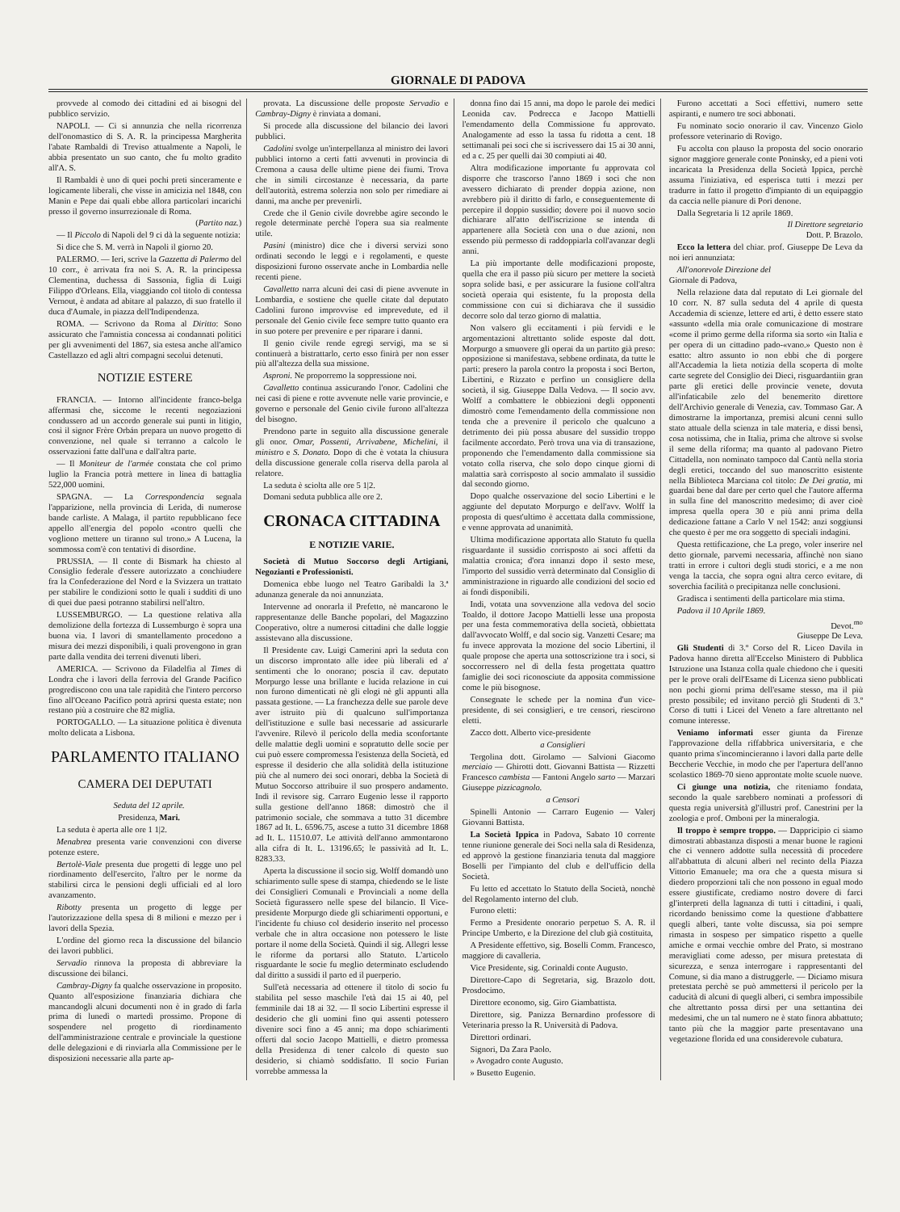GIORNALE DI PADOVA
provvede al comodo dei cittadini ed ai bisogni del pubblico servizio.
NAPOLI. — Ci si annunzia che nella ricorrenza dell'onomastico di S. A. R. la principessa Margherita l'abate Rambaldi di Treviso attualmente a Napoli, le abbia presentato un suo canto, che fu molto gradito all'A. S.
Il Rambaldi è uno di quei pochi preti sinceramente e logicamente liberali, che visse in amicizia nel 1848, con Manin e Pepe dai quali ebbe allora particolari incarichi presso il governo insurrezionale di Roma.
(Partito naz.)
— Il Piccolo di Napoli del 9 ci dà la seguente notizia:
Si dice che S. M. verrà in Napoli il giorno 20.
PALERMO. — Ieri, scrive la Gazzetta di Palermo del 10 corr., è arrivata fra noi S. A. R. la principessa Clementina, duchessa di Sassonia, figlia di Luigi Filippo d'Orleans. Ella, viaggiando col titolo di contessa Vernout, è andata ad abitare al palazzo, di suo fratello il duca d'Aumale, in piazza dell'Indipendenza.
ROMA. — Scrivono da Roma al Diritto: Sono assicurato che l'amnistia concessa ai condannati politici per gli avvenimenti del 1867, sia estesa anche all'amico Castellazzo ed agli altri compagni secolui detenuti.
NOTIZIE ESTERE
FRANCIA. — Intorno all'incidente franco-belga affermasi che, siccome le recenti negoziazioni condussero ad un accordo generale sui punti in litigio, così il signor Frère Orbán prepara un nuovo progetto di convenzione, nel quale si terranno a calcolo le osservazioni fatte dall'una e dall'altra parte.
— Il Moniteur de l'armée constata che col primo luglio la Francia potrà mettere in linea di battaglia 522,000 uomini.
SPAGNA. — La Correspondencia segnala l'apparizione, nella provincia di Lerida, di numerose bande carliste. A Malaga, il partito repubblicano fece appello all'energia del popolo «contro quelli che vogliono mettere un tiranno sul trono.» A Lucena, la sommossa com'è con tentativi di disordine.
PRUSSIA. — Il conte di Bismark ha chiesto al Consiglio federale d'essere autorizzato a conchiudere fra la Confederazione del Nord e la Svizzera un trattato per stabilire le condizioni sotto le quali i sudditi di uno di quei due paesi potranno stabilirsi nell'altro.
LUSSEMBURGO. — La questione relativa alla demolizione della fortezza di Lussemburgo è sopra una buona via. I lavori di smantellamento procedono a misura dei mezzi disponibili, i quali provengono in gran parte dalla vendita dei terreni divenuti liberi.
AMERICA. — Scrivono da Filadelfia al Times di Londra che i lavori della ferrovia del Grande Pacifico progrediscono con una tale rapidità che l'intero percorso fino all'Oceano Pacifico potrà aprirsi questa estate; non restano più a costruire che 82 miglia.
PORTOGALLO. — La situazione politica è divenuta molto delicata a Lisbona.
PARLAMENTO ITALIANO
CAMERA DEI DEPUTATI
Seduta del 12 aprile.
Presidenza, Mari.
La seduta è aperta alle ore 1 1|2.
Menabrea presenta varie convenzioni con diverse potenze estere.
Bertolè-Viale presenta due progetti di legge uno pel riordinamento dell'esercito, l'altro per le norme da stabilirsi circa le pensioni degli ufficiali ed al loro avanzamento.
Ribotty presenta un progetto di legge per l'autorizzazione della spesa di 8 milioni e mezzo per i lavori della Spezia.
L'ordine del giorno reca la discussione del bilancio dei lavori pubblici.
Servadio rinnova la proposta di abbreviare la discussione dei bilanci.
Cambray-Digny fa qualche osservazione in proposito. Quanto all'esposizione finanziaria dichiara che mancandogli alcuni documenti non è in grado di farla prima di lunedì o martedì prossimo. Propone di sospendere nel progetto di riordinamento dell'amministrazione centrale e provinciale la questione delle delegazioni e di rinviarla alla Commissione per le disposizioni necessarie alla parte ap-
provata. La discussione delle proposte Servadio e Cambray-Digny è rinviata a domani.
Si procede alla discussione del bilancio dei lavori pubblici.
Cadolini svolge un'interpellanza al ministro dei lavori pubblici intorno a certi fatti avvenuti in provincia di Cremona a causa delle ultime piene dei fiumi. Trova che in simili circostanze è necessaria, da parte dell'autorità, estrema solerzia non solo per rimediare ai danni, ma anche per prevenirli.
Crede che il Genio civile dovrebbe agire secondo le regole determinate perchè l'opera sua sia realmente utile.
Pasini (ministro) dice che i diversi servizi sono ordinati secondo le leggi e i regolamenti, e queste disposizioni furono osservate anche in Lombardia nelle recenti piene.
Cavalletto narra alcuni dei casi di piene avvenute in Lombardia, e sostiene che quelle citate dal deputato Cadolini furono improvvise ed imprevedute, ed il personale del Genio civile fece sempre tutto quanto era in suo potere per prevenire e per riparare i danni.
Il genio civile rende egregi servigi, ma se si continuerà a bistrattarlo, certo esso finirà per non esser più all'altezza della sua missione.
Asproni. Ne proporremo la soppressione noi.
Cavalletto continua assicurando l'onor. Cadolini che nei casi di piene e rotte avvenute nelle varie provincie, e governo e personale del Genio civile furono all'altezza del bisogno.
Prendono parte in seguito alla discussione generale gli onor. Omar, Possenti, Arrivabene, Michelini, il ministro e S. Donato. Dopo di che è votata la chiusura della discussione generale colla riserva della parola al relatore.
La seduta è sciolta alle ore 5 1|2.
Domani seduta pubblica alle ore 2.
CRONACA CITTADINA
E NOTIZIE VARIE.
Società di Mutuo Soccorso degli Artigiani, Negozianti e Professionisti.
Domenica ebbe luogo nel Teatro Garibaldi la 3.ª adunanza generale da noi annunziata.
Intervenne ad onorarla il Prefetto, nè mancarono le rappresentanze delle Banche popolari, del Magazzino Cooperativo, oltre a numerosi cittadini che dalle loggie assistevano alla discussione.
Il Presidente cav. Luigi Camerini aprì la seduta con un discorso improntato alle idee più liberali ed a' sentimenti che lo onorano; poscia il cav. deputato Morpurgo lesse una brillante e lucida relazione in cui non furono dimenticati nè gli elogi nè gli appunti alla passata gestione. — La franchezza delle sue parole deve aver istruito più di qualcuno sull'importanza dell'istituzione e sulle basi necessarie ad assicurarle l'avvenire. Rilevò il pericolo della media sconfortante delle malattie degli uomini e sopratutto delle socie per cui può essere compromessa l'esistenza della Società, ed espresse il desiderio che alla solidità della istituzione più che al numero dei soci onorari, debba la Società di Mutuo Soccorso attribuire il suo prospero andamento. Indi il revisore sig. Carraro Eugenio lesse il rapporto sulla gestione dell'anno 1868: dimostrò che il patrimonio sociale, che sommava a tutto 31 dicembre 1867 ad It. L. 6596.75, ascese a tutto 31 dicembre 1868 ad It. L. 11510.07. Le attività dell'anno ammontarono alla cifra di It. L. 13196.65; le passività ad It. L. 8283.33.
Aperta la discussione il socio sig. Wolff domandò uno schiarimento sulle spese di stampa, chiedendo se le liste dei Consiglieri Comunali e Provinciali a nome della Società figurassero nelle spese del bilancio. Il Vice-presidente Morpurgo diede gli schiarimenti opportuni, e l'incidente fu chiuso col desiderio inserito nel processo verbale che in altra occasione non potessero le liste portare il nome della Società. Quindi il sig. Allegri lesse le riforme da portarsi allo Statuto. L'articolo risguardante le socie fu meglio determinato escludendo dal diritto a sussidi il parto ed il puerperio.
Sull'età necessaria ad ottenere il titolo di socio fu stabilita pel sesso maschile l'età dai 15 ai 40, pel femminile dai 18 ai 32. — Il socio Libertini espresse il desiderio che gli uomini fino qui assenti potessero divenire soci fino a 45 anni; ma dopo schiarimenti offerti dal socio Jacopo Mattielli, e dietro promessa della Presidenza di tener calcolo di questo suo desiderio, si chiamò soddisfatto. Il socio Furian vorrebbe ammessa la
donna fino dai 15 anni, ma dopo le parole dei medici Leonida cav. Podrecca e Jacopo Mattielli l'emendamento della Commissione fu approvato. Analogamente ad esso la tassa fu ridotta a cent. 18 settimanali pei soci che si iscrivessero dai 15 ai 30 anni, ed a c. 25 per quelli dai 30 compiuti ai 40.
Altra modificazione importante fu approvata col disporre che trascorso l'anno 1869 i soci che non avessero dichiarato di prender doppia azione, non avrebbero più il diritto di farlo, e conseguentemente di percepire il doppio sussidio; dovere poi il nuovo socio dichiarare all'atto dell'iscrizione se intenda di appartenere alla Società con una o due azioni, non essendo più permesso di raddoppiarla coll'avanzar degli anni.
La più importante delle modificazioni proposte, quella che era il passo più sicuro per mettere la società sopra solide basi, e per assicurare la fusione coll'altra società operaia qui esistente, fu la proposta della commissione con cui si dichiarava che il sussidio decorre solo dal terzo giorno di malattia.
Non valsero gli eccitamenti i più fervidi e le argomentazioni altrettanto solide esposte dal dott. Morpurgo a smuovere gli operai da un partito già preso: opposizione si manifestava, sebbene ordinata, da tutte le parti: presero la parola contro la proposta i soci Berton, Libertini, e Rizzato e perfino un consigliere della società, il sig. Giuseppe Dalla Vedova. — Il socio avv. Wolff a combattere le obbiezioni degli opponenti dimostrò come l'emendamento della commissione non tenda che a prevenire il pericolo che qualcuno a detrimento dei più possa abusare del sussidio troppo facilmente accordato. Però trova una via di transazione, proponendo che l'emendamento dalla commissione sia votato colla riserva, che solo dopo cinque giorni di malattia sarà corrisposto al socio ammalato il sussidio dal secondo giorno.
Dopo qualche osservazione del socio Libertini e le aggiunte del deputato Morpurgo e dell'avv. Wolff la proposta di quest'ultimo è accettata dalla commissione, e venne approvata ad unanimità.
Ultima modificazione apportata allo Statuto fu quella risguardante il sussidio corrisposto ai soci affetti da malattia cronica; d'ora innanzi dopo il sesto mese, l'importo del sussidio verrà determinato dal Consiglio di amministrazione in riguardo alle condizioni del socio ed ai fondi disponibili.
Indi, votata una sovvenzione alla vedova del socio Toaldo, il dottore Jacopo Mattielli lesse una proposta per una festa commemorativa della società, obbiettata dall'avvocato Wolff, e dal socio sig. Vanzetti Cesare; ma fu invece approvata la mozione del socio Libertini, il quale propose che aperta una sottoscrizione tra i soci, si soccorressero nel dì della festa progettata quattro famiglie dei soci riconosciute da apposita commissione come le più bisognose.
Consegnate le schede per la nomina d'un vice-presidente, di sei consiglieri, e tre censori, riescirono eletti.
Zacco dott. Alberto vice-presidente
a Consiglieri
Tergolina dott. Girolamo — Salvioni Giacomo merciaio — Ghirotti dott. Giovanni Battista — Rizzetti Francesco cambista — Fantoni Angelo sarto — Marzari Giuseppe pizzicagnolo.
a Censori
Spinelli Antonio — Carraro Eugenio — Valerj Giovanni Battista.
La Società Ippica in Padova, Sabato 10 corrente tenne riunione generale dei Soci nella sala di Residenza, ed approvò la gestione finanziaria tenuta dal maggiore Boselli per l'impianto del club e dell'ufficio della Società.
Fu letto ed accettato lo Statuto della Società, nonchè del Regolamento interno del club.
Furono eletti:
Fermo a Presidente onorario perpetuo S. A. R. il Principe Umberto, e la Direzione del club già costituita,
A Presidente effettivo, sig. Boselli Comm. Francesco, maggiore di cavalleria.
Vice Presidente, sig. Corinaldi conte Augusto.
Direttore-Capo di Segretaria, sig. Brazolo dott. Prosdocimo.
Direttore economo, sig. Giro Giambattista.
Direttore, sig. Panizza Bernardino professore di Veterinaria presso la R. Università di Padova.
Direttori ordinari.
Signori, Da Zara Paolo.
» Avogadro conte Augusto.
» Busetto Eugenio.
Furono accettati a Soci effettivi, numero sette aspiranti, e numero tre soci abbonati.
Fu nominato socio onorario il cav. Vincenzo Giolo professore veterinario di Rovigo.
Fu accolta con plauso la proposta del socio onorario signor maggiore generale conte Poninsky, ed a pieni voti incaricata la Presidenza della Società Ippica, perchè assuma l'iniziativa, ed esperisca tutti i mezzi per tradurre in fatto il progetto d'impianto di un equipaggio da caccia nelle pianure di Pori denone.
Dalla Segretaria li 12 aprile 1869.
Il Direttore segretario
Dott. P. Brazolo.
Ecco la lettera del chiar. prof. Giuseppe De Leva da noi ieri annunziata:
All'onorevole Direzione del
Giornale di Padova,
Nella relazione data dal reputato di Lei giornale del 10 corr. N. 87 sulla seduta del 4 aprile di questa Accademia di scienze, lettere ed arti, è detto essere stato «assunto «della mia orale comunicazione di mostrare «come il primo germe della riforma sia sorto «in Italia e per opera di un cittadino pado-«vano.» Questo non è esatto: altro assunto io non ebbi che di porgere all'Accademia la lieta notizia della scoperta di molte carte segrete del Consiglio dei Dieci, risguardantiin gran parte gli eretici delle provincie venete, dovuta all'infaticabile zelo del benemerito direttore dell'Archivio generale di Venezia, cav. Tommaso Gar. A dimostrarne la importanza, premisi alcuni cenni sullo stato attuale della scienza in tale materia, e dissi bensì, cosa notissima, che in Italia, prima che altrove si svolse il seme della riforma; ma quanto al padovano Pietro Cittadella, non nominato tampoco dal Cantù nella storia degli eretici, toccando del suo manoscritto esistente nella Biblioteca Marciana col titolo: De Dei gratia, mi guardai bene dal dare per certo quel che l'autore afferma in sulla fine del manoscritto medesimo; di aver cioè impresa quella opera 30 e più anni prima della dedicazione fattane a Carlo V nel 1542: anzi soggiunsi che questo è per me ora soggetto di speciali indagini.
Questa rettificazione, che La prego, voler inserire nel detto giornale, parvemi necessaria, affinchè non siano tratti in errore i cultori degli studi storici, e a me non venga la taccia, che sopra ogni altra cerco evitare, di soverchia facilità o precipitanza nelle conclusioni.
Gradisca i sentimenti della particolare mia stima.
Padova il 10 Aprile 1869.
Devot.<sup>mo</sup>
Giuseppe De Leva.
Gli Studenti di 3.º Corso del R. Liceo Davila in Padova hanno diretta all'Eccelso Ministero di Pubblica Istruzione una Istanza colla quale chiedono che i quesiti per le prove orali dell'Esame di Licenza sieno pubblicati non pochi giorni prima dell'esame stesso, ma il più presto possibile; ed invitano perciò gli Studenti di 3.º Corso di tutti i Licei del Veneto a fare altrettanto nel comune interesse.
Veniamo informati esser giunta da Firenze l'approvazione della riffabbrica universitaria, e che quanto prima s'incomincieranno i lavori dalla parte delle Beccherie Vecchie, in modo che per l'apertura dell'anno scolastico 1869-70 sieno approntate molte scuole nuove.
Ci giunge una notizia, che riteniamo fondata, secondo la quale sarebbero nominati a professori di questa regia università gl'illustri prof. Canestrini per la zoologia e prof. Omboni per la mineralogia.
Il troppo è sempre troppo. — Dappricipio ci siamo dimostrati abbastanza disposti a menar buone le ragioni che ci vennero addotte sulla necessità di procedere all'abbattuta di alcuni alberi nel recinto della Piazza Vittorio Emanuele; ma ora che a questa misura si diedero proporzioni tali che non possono in egual modo essere giustificate, crediamo nostro dovere di farci gl'interpreti della lagnanza di tutti i cittadini, i quali, ricordando benissimo come la questione d'abbattere quegli alberi, tante volte discussa, sia poi sempre rimasta in sospeso per simpatico rispetto a quelle amiche e ormai vecchie ombre del Prato, si mostrano meravigliati come adesso, per misura pretestata di sicurezza, e senza interrogare i rappresentanti del Comune, si dia mano a distruggerle. — Diciamo misura pretestata perchè se può ammettersi il pericolo per la caducità di alcuni di quegli alberi, ci sembra impossibile che altrettanto possa dirsi per una settantina dei medesimi, che un tal numero ne è stato finora abbattuto; tanto più che la maggior parte presentavano una vegetazione florida ed una considerevole cubatura.